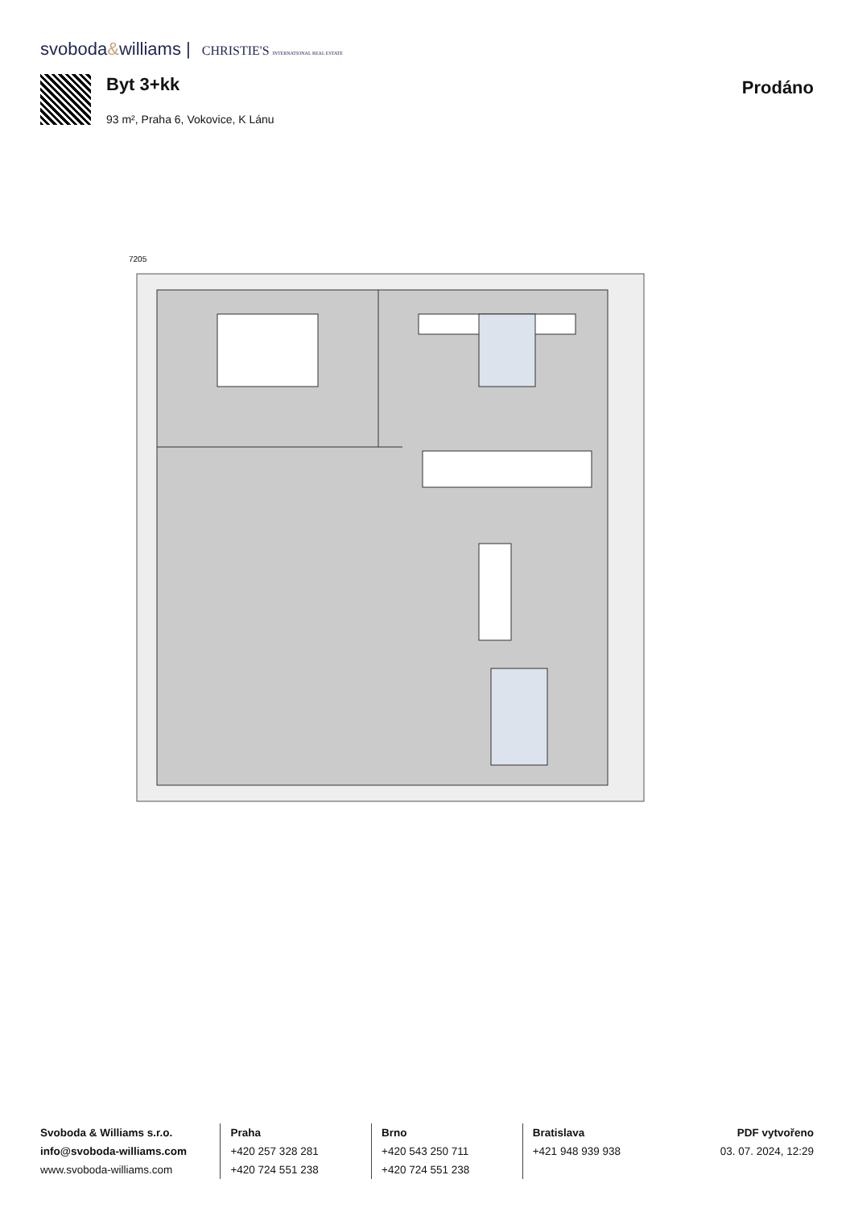svoboda&williams | CHRISTIE'S INTERNATIONAL REAL ESTATE
Byt 3+kk
93 m², Praha 6, Vokovice, K Lánu
Prodáno
7205
Svoboda & Williams s.r.o.
info@svoboda-williams.com
www.svoboda-williams.com
Praha
+420 257 328 281
+420 724 551 238
Brno
+420 543 250 711
+420 724 551 238
Bratislava
+421 948 939 938
PDF vytvořeno
03. 07. 2024, 12:29